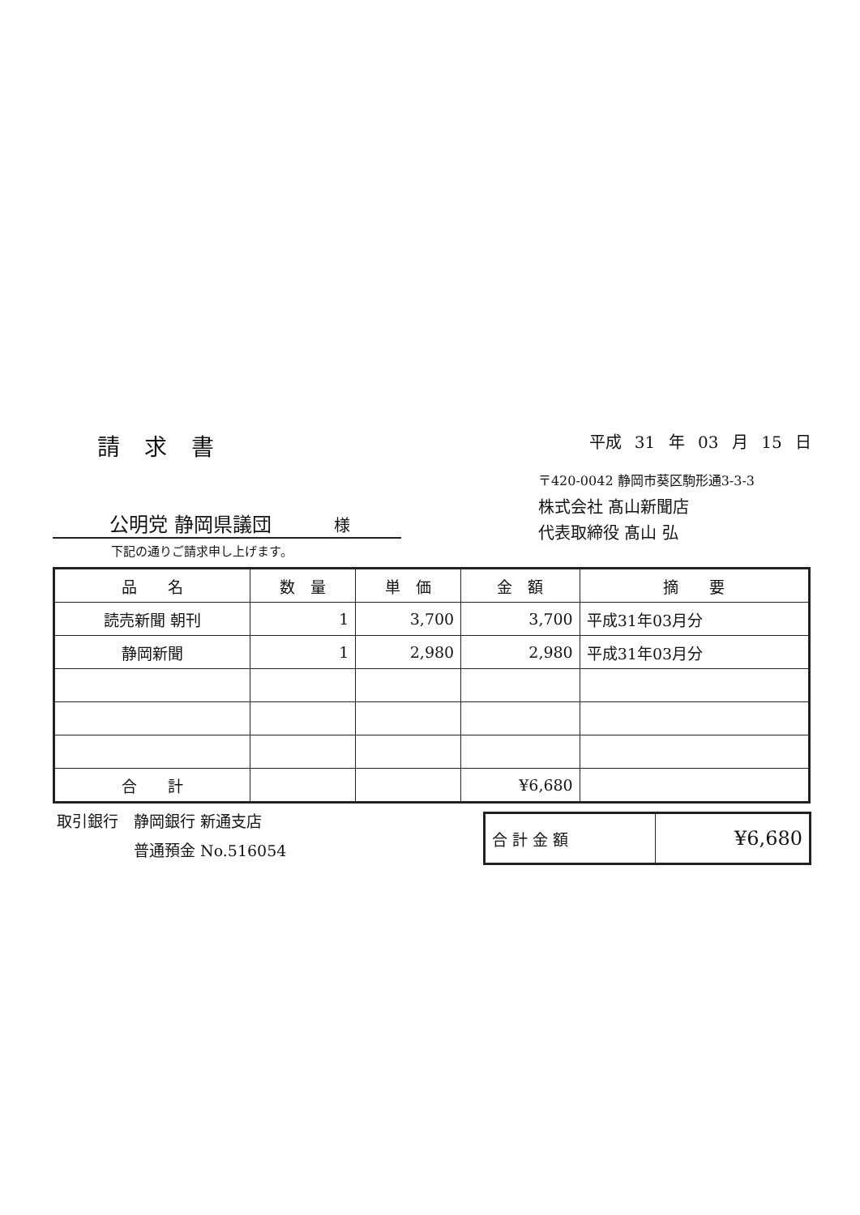請求書
平成 31 年 03 月 15 日
公明党 静岡県議団 様
下記の通りご請求申し上げます。
〒420-0042 静岡市葵区駒形通3-3-3
株式会社 髙山新聞店
代表取締役 髙山 弘
| 品 名 | 数 量 | 単 価 | 金 額 | 摘 要 |
| --- | --- | --- | --- | --- |
| 読売新聞 朝刊 | 1 | 3,700 | 3,700 | 平成31年03月分 |
| 静岡新聞 | 1 | 2,980 | 2,980 | 平成31年03月分 |
| 合 計 | | | ¥6,680 | |
取引銀行　静岡銀行 新通支店
　　　　　普通預金 No.516054
| 合 計 金 額 | ¥6,680 |